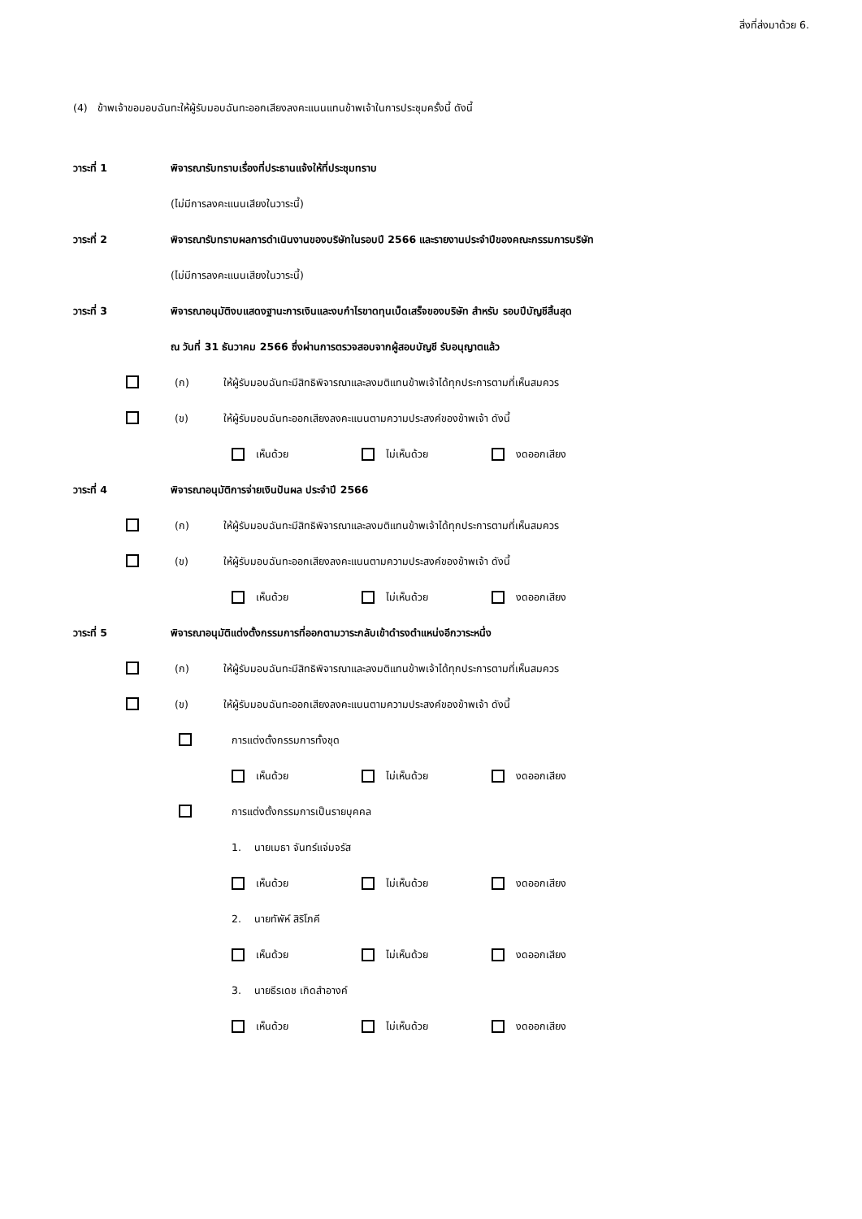สิ่งที่ส่งมาด้วย 6.
(4) ข้าพเจ้าขอมอบฉันทะให้ผู้รับมอบฉันทะออกเสียงลงคะแนนแทนข้าพเจ้าในการประชุมครั้งนี้ ดังนี้
วาระที่ 1 พิจารณารับทราบเรื่องที่ประธานแจ้งให้ที่ประชุมทราบ
(ไม่มีการลงคะแนนเสียงในวาระนี้)
วาระที่ 2 พิจารณารับทราบผลการดำเนินงานของบริษัทในรอบปี 2566 และรายงานประจำปีของคณะกรรมการบริษัท
(ไม่มีการลงคะแนนเสียงในวาระนี้)
วาระที่ 3 พิจารณาอนุมัติงบแสดงฐานะการเงินและงบกำไรขาดทุนเบ็ดเสร็จของบริษัท สำหรับ รอบปีบัญชีสิ้นสุด
ณ วันที่ 31 ธันวาคม 2566 ซึ่งผ่านการตรวจสอบจากผู้สอบบัญชี รับอนุญาตแล้ว
(ก) ให้ผู้รับมอบฉันทะมีสิทธิพิจารณาและลงมติแทนข้าพเจ้าได้ทุกประการตามที่เห็นสมควร
(ข) ให้ผู้รับมอบฉันทะออกเสียงลงคะแนนตามความประสงค์ของข้าพเจ้า ดังนี้
เห็นด้วย ไม่เห็นด้วย งดออกเสียง
วาระที่ 4 พิจารณาอนุมัติการจ่ายเงินปันผล ประจำปี 2566
(ก) ให้ผู้รับมอบฉันทะมีสิทธิพิจารณาและลงมติแทนข้าพเจ้าได้ทุกประการตามที่เห็นสมควร
(ข) ให้ผู้รับมอบฉันทะออกเสียงลงคะแนนตามความประสงค์ของข้าพเจ้า ดังนี้
เห็นด้วย ไม่เห็นด้วย งดออกเสียง
วาระที่ 5 พิจารณาอนุมัติแต่งตั้งกรรมการที่ออกตามวาระกลับเข้าดำรงตำแหน่งอีกวาระหนึ่ง
(ก) ให้ผู้รับมอบฉันทะมีสิทธิพิจารณาและลงมติแทนข้าพเจ้าได้ทุกประการตามที่เห็นสมควร
(ข) ให้ผู้รับมอบฉันทะออกเสียงลงคะแนนตามความประสงค์ของข้าพเจ้า ดังนี้
การแต่งตั้งกรรมการทั้งชุด
เห็นด้วย ไม่เห็นด้วย งดออกเสียง
การแต่งตั้งกรรมการเป็นรายบุคคล
1. นายเมธา จันทร์แจ่มจรัส
เห็นด้วย ไม่เห็นด้วย งดออกเสียง
2. นายทัพัห์ สิริโภคี
เห็นด้วย ไม่เห็นด้วย งดออกเสียง
3. นายธีรเดช เกิดสำอางค์
เห็นด้วย ไม่เห็นด้วย งดออกเสียง